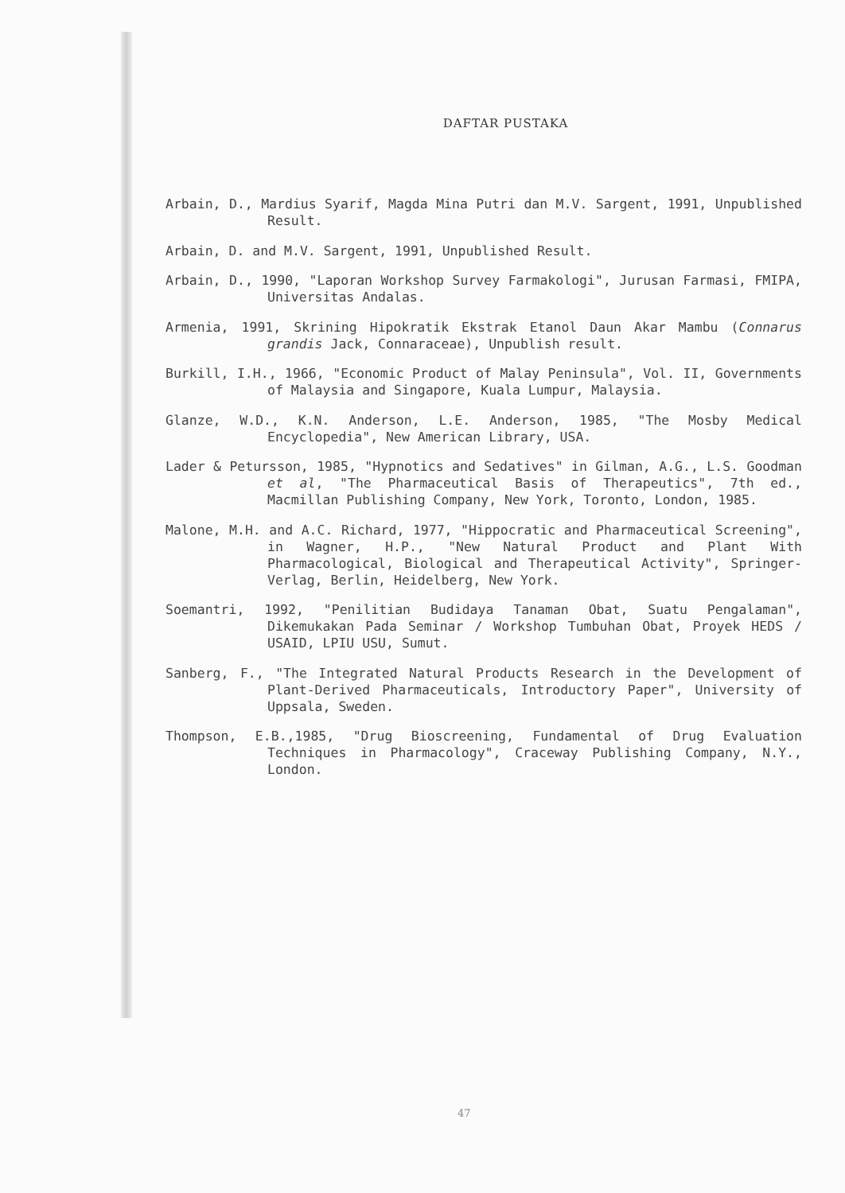DAFTAR PUSTAKA
Arbain, D., Mardius Syarif, Magda Mina Putri dan M.V. Sargent, 1991, Unpublished Result.
Arbain, D. and M.V. Sargent, 1991, Unpublished Result.
Arbain, D., 1990, "Laporan Workshop Survey Farmakologi", Jurusan Farmasi, FMIPA, Universitas Andalas.
Armenia, 1991, Skrining Hipokratik Ekstrak Etanol Daun Akar Mambu (Connarus grandis Jack, Connaraceae), Unpublish result.
Burkill, I.H., 1966, "Economic Product of Malay Peninsula", Vol. II, Governments of Malaysia and Singapore, Kuala Lumpur, Malaysia.
Glanze, W.D., K.N. Anderson, L.E. Anderson, 1985, "The Mosby Medical Encyclopedia", New American Library, USA.
Lader & Petursson, 1985, "Hypnotics and Sedatives" in Gilman, A.G., L.S. Goodman et al, "The Pharmaceutical Basis of Therapeutics", 7th ed., Macmillan Publishing Company, New York, Toronto, London, 1985.
Malone, M.H. and A.C. Richard, 1977, "Hippocratic and Pharmaceutical Screening", in Wagner, H.P., "New Natural Product and Plant With Pharmacological, Biological and Therapeutical Activity", Springer-Verlag, Berlin, Heidelberg, New York.
Soemantri, 1992, "Penilitian Budidaya Tanaman Obat, Suatu Pengalaman", Dikemukakan Pada Seminar / Workshop Tumbuhan Obat, Proyek HEDS / USAID, LPIU USU, Sumut.
Sanberg, F., "The Integrated Natural Products Research in the Development of Plant-Derived Pharmaceuticals, Introductory Paper", University of Uppsala, Sweden.
Thompson, E.B.,1985, "Drug Bioscreening, Fundamental of Drug Evaluation Techniques in Pharmacology", Craceway Publishing Company, N.Y., London.
47